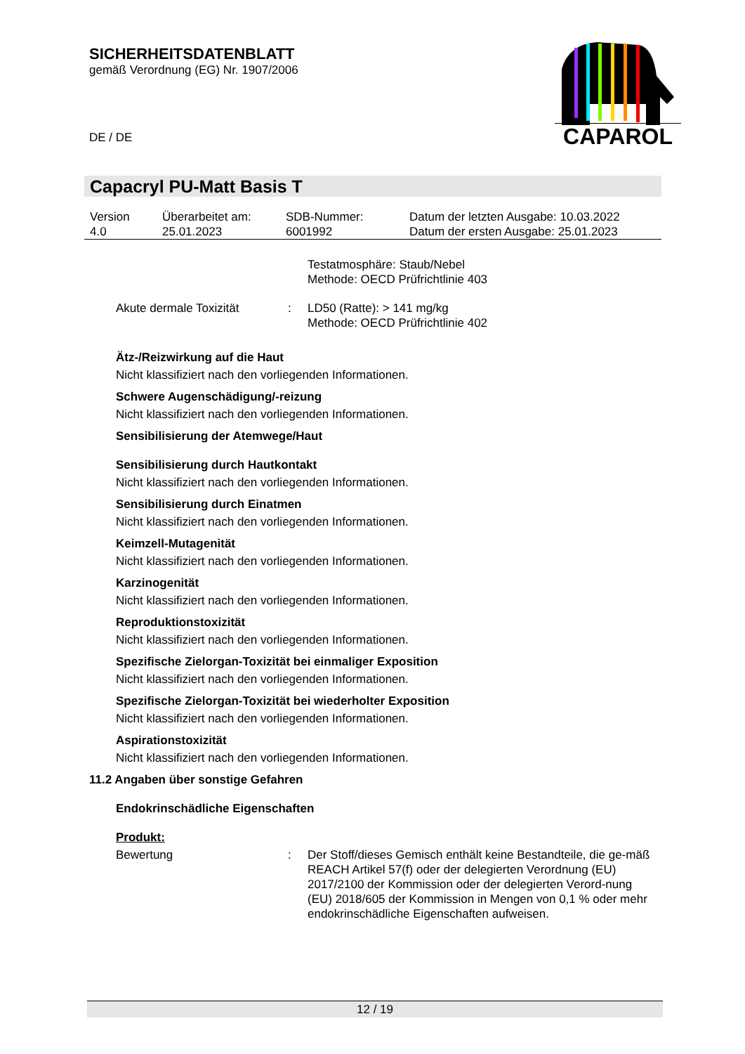SICHERHEITSDATENBLATT
gemäß Verordnung (EG) Nr. 1907/2006
DE / DE
CAPAROL
Capacryl PU-Matt Basis T
| Version | Überarbeitet am: | SDB-Nummer: | Datum der letzten Ausgabe: 10.03.2022 |
| 4.0 | 25.01.2023 | 6001992 | Datum der ersten Ausgabe: 25.01.2023 |
Testatmosphäre: Staub/Nebel
Methode: OECD Prüfrichtlinie 403
Akute dermale Toxizität : LD50 (Ratte): > 141 mg/kg
Methode: OECD Prüfrichtlinie 402
Ätz-/Reizwirkung auf die Haut
Nicht klassifiziert nach den vorliegenden Informationen.
Schwere Augenschädigung/-reizung
Nicht klassifiziert nach den vorliegenden Informationen.
Sensibilisierung der Atemwege/Haut
Sensibilisierung durch Hautkontakt
Nicht klassifiziert nach den vorliegenden Informationen.
Sensibilisierung durch Einatmen
Nicht klassifiziert nach den vorliegenden Informationen.
Keimzell-Mutagenität
Nicht klassifiziert nach den vorliegenden Informationen.
Karzinogenität
Nicht klassifiziert nach den vorliegenden Informationen.
Reproduktionstoxizität
Nicht klassifiziert nach den vorliegenden Informationen.
Spezifische Zielorgan-Toxizität bei einmaliger Exposition
Nicht klassifiziert nach den vorliegenden Informationen.
Spezifische Zielorgan-Toxizität bei wiederholter Exposition
Nicht klassifiziert nach den vorliegenden Informationen.
Aspirationstoxizität
Nicht klassifiziert nach den vorliegenden Informationen.
11.2 Angaben über sonstige Gefahren
Endokrinschädliche Eigenschaften
Produkt:
Bewertung : Der Stoff/dieses Gemisch enthält keine Bestandteile, die ge-mäß REACH Artikel 57(f) oder der delegierten Verordnung (EU) 2017/2100 der Kommission oder der delegierten Verord-nung (EU) 2018/605 der Kommission in Mengen von 0,1 % oder mehr endokrinschädliche Eigenschaften aufweisen.
12 / 19